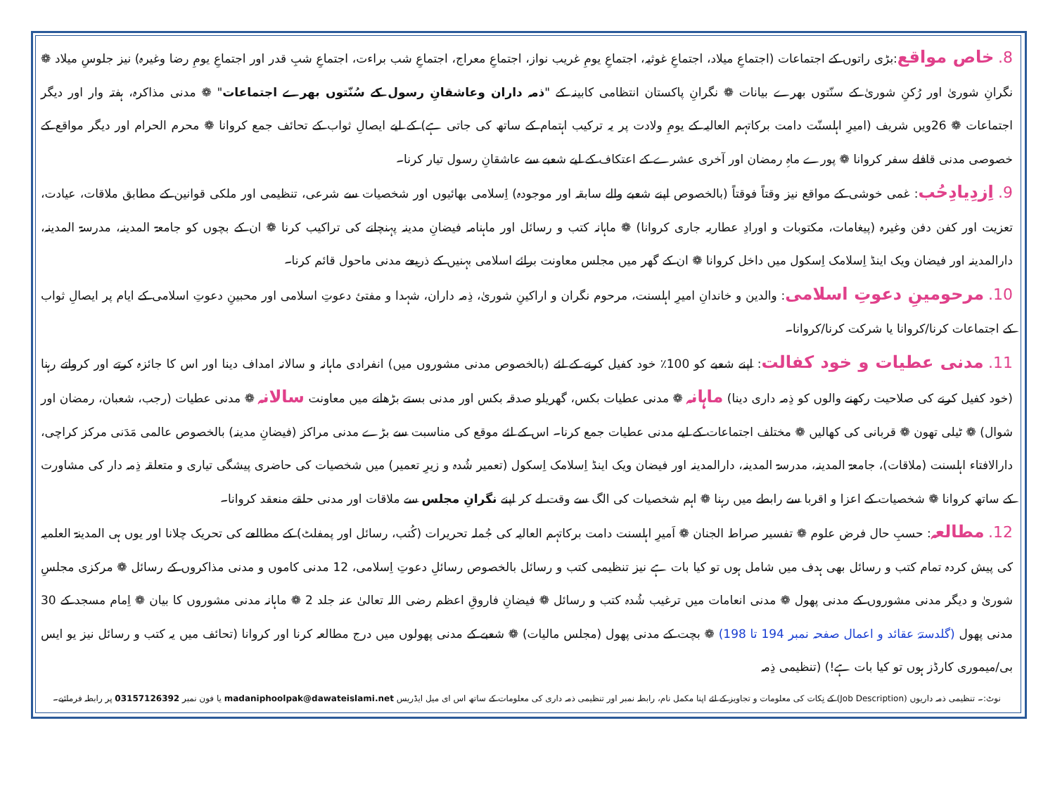8. خاص مواقع:بڑی راتوں کے اجتماعات (اجتماعِ میلاد، اجتماعِ غوثیہ، اجتماعِ یومِ غریب نواز، اجتماعِ معراج، اجتماعِ شب براءت، اجتماعِ شبِ قدر اور اجتماعِ یومِ رضا وغیرہ) نیز جلوسِ میلاد ❁ نگرانِ شوریٰ اور رُکنِ شوریٰ کے سنّتوں بھرے بیانات ❁ نگرانِ پاکستان انتظامی کابینہ کے "ذمہ داران وعاشقانِ رسول کے سُنّتوں بھرے اجتماعات" ❁ مدنی مذاکرہ، ہفتہ وار اور دیگر اجتماعات ❁ 26ویں شریف (امیرِ اہلسنّت دامت برکاتہم العالیہ کے یومِ ولادت پر یہ ترکیب اہتمام کے ساتھ کی جاتی ہے) کے لیے ایصالِ ثواب کے تحائف جمع کروانا ❁ محرم الحرام اور دیگر مواقع کے خصوصی مدنی قافلے سفر کروانا ❁ پورے ماہِ رمضان اور آخری عشرے کے اعتکاف کے لیے شعبے سے عاشقانِ رسول تیار کرنا۔
9. اِزدِیادِحُب: غمی خوشی کے مواقع نیز وقتاً فوقتاً (بالخصوص اپنے شعبے والے سابقہ اور موجودہ) اِسلامی بھائیوں اور شخصیات سے شرعی، تنظیمی اور ملکی قوانین کے مطابق ملاقات، عیادت، تعزیت اور کفن دفن وغیرہ (پیغامات، مکتوبات و اورادِ عطاریہ جاری کروانا) ❁ ماہانہ کتب و رسائل اور ماہنامہ فیضانِ مدینہ پہنچانے کی تراکیب کرنا ❁ ان کے بچوں کو جامعۃ المدینہ، مدرسۃ المدینہ، دارالمدینہ اور فیضان ویک اینڈ اِسلامک اِسکول میں داخل کروانا ❁ ان کے گھر میں مجلس معاونت برائے اسلامی بہنیں کے ذریعے مدنی ماحول قائم کرنا۔
10. مرحومینِ دعوتِ اسلامی: والدین و خاندانِ امیرِ اہلسنت، مرحوم نگران و اراکینِ شوریٰ، ذِمہ داران، شہدا و مفتیٔ دعوتِ اسلامی اور محبینِ دعوتِ اسلامی کے ایام پر ایصالِ ثواب کے اجتماعات کرنا/کروانا یا شرکت کرنا/کروانا۔
11. مدنی عطیات و خود کفالت: اپنے شعبے کو 100٪ خود کفیل کرنے کے لئے (بالخصوص مدنی مشوروں میں) انفرادی ماہانہ و سالانہ امداف دینا اور اس کا جائزہ کرتے اور کرواتے رہنا (خود کفیل کرنے کی صلاحیت رکھنے والوں کو ذِمہ داری دینا) ماہانہ ❁ مدنی عطیات بکس، گھریلو صدقہ بکس اور مدنی بستے بڑھانے میں معاونت سالانہ ❁ مدنی عطیات (رجب، شعبان، رمضان اور شوال) ❁ ٹیلی تھون ❁ قربانی کی کھالیں ❁ مختلف اجتماعات کے لیے مدنی عطیات جمع کرنا۔ اس کے لئے موقع کی مناسبت سے بڑے مدنی مراکز (فیضانِ مدینہ) بالخصوص عالمی مَدَنی مرکز کراچی، دارالافتاء اہلسنت (ملاقات)، جامعۃ المدینہ، مدرسۃ المدینہ، دارالمدینہ اور فیضان ویک اینڈ اِسلامک اِسکول (تعمیر شُدہ و زیرِ تعمیر) میں شخصیات کی حاضری پیشگی تیاری و متعلقہ ذِمہ دار کی مشاورت کے ساتھ کروانا ❁ شخصیات کے اعزا و اقربا سے رابطے میں رہنا ❁ اہم شخصیات کی الگ سے وقت لے کر اپنے نگرانِ مجلس سے ملاقات اور مدنی حلقے منعقد کروانا۔
12. مطالعہ: حسبِ حال فرض علوم ❁ تفسیر صراط الجنان ❁ اَمیرِ اہلسنت دامت برکاتہم العالیہ کی جُملہ تحریرات (کُتب، رسائل اور پمفلٹ) کے مطالعے کی تحریک چلانا اور یوں ہی المدینۃ العلمیہ کی پیش کردہ تمام کتب و رسائل بھی ہدف میں شامل ہوں تو کیا بات ہے نیز تنظیمی کتب و رسائل بالخصوص رسائلِ دعوتِ اِسلامی، 12 مدنی کاموں و مدنی مذاکروں کے رسائل ❁ مرکزی مجلسِ شوریٰ و دیگر مدنی مشوروں کے مدنی پھول ❁ مدنی انعامات میں ترغیب شُدہ کتب و رسائل ❁ فیضانِ فاروقِ اعظم رضی اللہ تعالیٰ عنہ جلد 2 ❁ ماہانہ مدنی مشوروں کا بیان ❁ اِمام مسجد کے 30 مدنی پھول (گلدستۂ عقائد و اعمال صفحہ نمبر 194 تا 198) ❁ بچت کے مدنی پھول (مجلس مالیات) ❁ شعبے کے مدنی پھولوں میں درج مطالعہ کرنا اور کروانا (تحائف میں یہ کتب و رسائل نیز یو ایس بی/میموری کارڈز ہوں تو کیا بات ہے!) (تنظیمی ذِمہ
نوٹ:۔ تنظیمی ذمہ داریوں (Job Description) کے نِکات کی معلومات و تجاویز کے لئے اپنا مکمل نام، رابطہ نمبر اور تنظیمی ذمہ داری کی معلومات کے ساتھ اس ای میل ایڈریس madaniphoolpak@dawateislami.net یا فون نمبر 03157126392 پر رابطہ فرمائیے۔